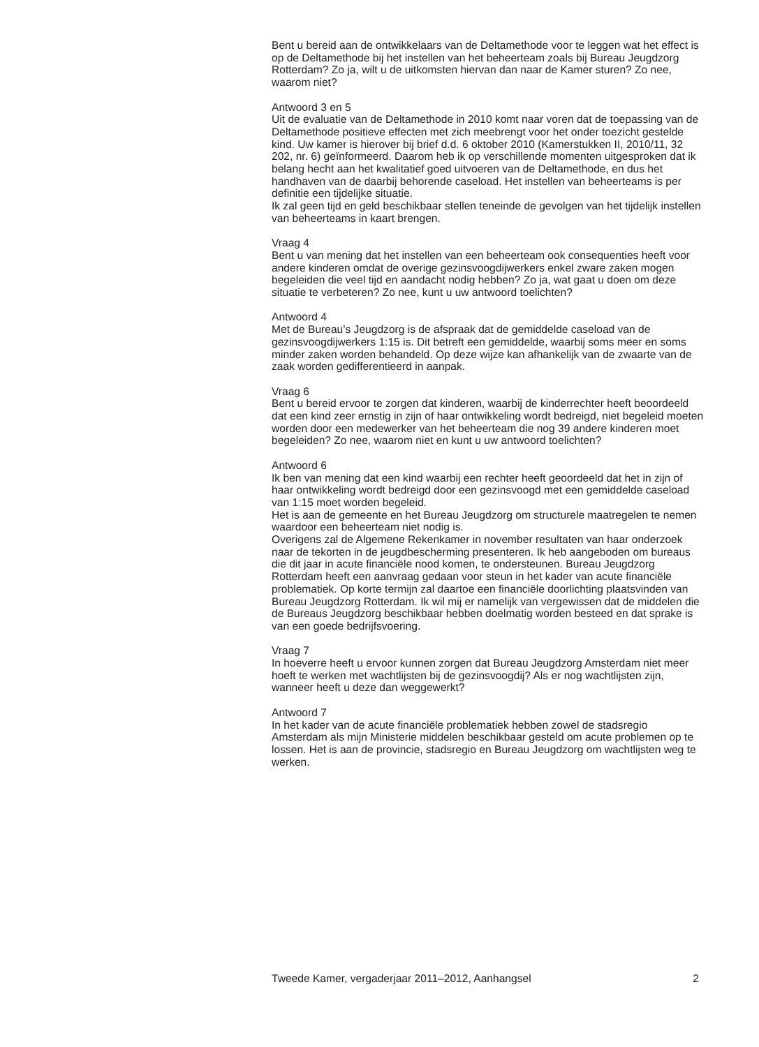Bent u bereid aan de ontwikkelaars van de Deltamethode voor te leggen wat het effect is op de Deltamethode bij het instellen van het beheerteam zoals bij Bureau Jeugdzorg Rotterdam? Zo ja, wilt u de uitkomsten hiervan dan naar de Kamer sturen? Zo nee, waarom niet?
Antwoord 3 en 5
Uit de evaluatie van de Deltamethode in 2010 komt naar voren dat de toepassing van de Deltamethode positieve effecten met zich meebrengt voor het onder toezicht gestelde kind. Uw kamer is hierover bij brief d.d. 6 oktober 2010 (Kamerstukken II, 2010/11, 32 202, nr. 6) geïnformeerd. Daarom heb ik op verschillende momenten uitgesproken dat ik belang hecht aan het kwalitatief goed uitvoeren van de Deltamethode, en dus het handhaven van de daarbij behorende caseload. Het instellen van beheerteams is per definitie een tijdelijke situatie.
Ik zal geen tijd en geld beschikbaar stellen teneinde de gevolgen van het tijdelijk instellen van beheerteams in kaart brengen.
Vraag 4
Bent u van mening dat het instellen van een beheerteam ook consequenties heeft voor andere kinderen omdat de overige gezinsvoogdijwerkers enkel zware zaken mogen begeleiden die veel tijd en aandacht nodig hebben? Zo ja, wat gaat u doen om deze situatie te verbeteren? Zo nee, kunt u uw antwoord toelichten?
Antwoord 4
Met de Bureau’s Jeugdzorg is de afspraak dat de gemiddelde caseload van de gezinsvoogdijwerkers 1:15 is. Dit betreft een gemiddelde, waarbij soms meer en soms minder zaken worden behandeld. Op deze wijze kan afhankelijk van de zwaarte van de zaak worden gedifferentieerd in aanpak.
Vraag 6
Bent u bereid ervoor te zorgen dat kinderen, waarbij de kinderrechter heeft beoordeeld dat een kind zeer ernstig in zijn of haar ontwikkeling wordt bedreigd, niet begeleid moeten worden door een medewerker van het beheerteam die nog 39 andere kinderen moet begeleiden? Zo nee, waarom niet en kunt u uw antwoord toelichten?
Antwoord 6
Ik ben van mening dat een kind waarbij een rechter heeft geoordeeld dat het in zijn of haar ontwikkeling wordt bedreigd door een gezinsvoogd met een gemiddelde caseload van 1:15 moet worden begeleid.
Het is aan de gemeente en het Bureau Jeugdzorg om structurele maatregelen te nemen waardoor een beheerteam niet nodig is.
Overigens zal de Algemene Rekenkamer in november resultaten van haar onderzoek naar de tekorten in de jeugdbescherming presenteren. Ik heb aangeboden om bureaus die dit jaar in acute financiële nood komen, te ondersteunen. Bureau Jeugdzorg Rotterdam heeft een aanvraag gedaan voor steun in het kader van acute financiële problematiek. Op korte termijn zal daartoe een financiële doorlichting plaatsvinden van Bureau Jeugdzorg Rotterdam. Ik wil mij er namelijk van vergewissen dat de middelen die de Bureaus Jeugdzorg beschikbaar hebben doelmatig worden besteed en dat sprake is van een goede bedrijfsvoering.
Vraag 7
In hoeverre heeft u ervoor kunnen zorgen dat Bureau Jeugdzorg Amsterdam niet meer hoeft te werken met wachtlijsten bij de gezinsvoogdij? Als er nog wachtlijsten zijn, wanneer heeft u deze dan weggewerkt?
Antwoord 7
In het kader van de acute financiële problematiek hebben zowel de stadsregio Amsterdam als mijn Ministerie middelen beschikbaar gesteld om acute problemen op te lossen. Het is aan de provincie, stadsregio en Bureau Jeugdzorg om wachtlijsten weg te werken.
Tweede Kamer, vergaderjaar 2011–2012, Aanhangsel 2